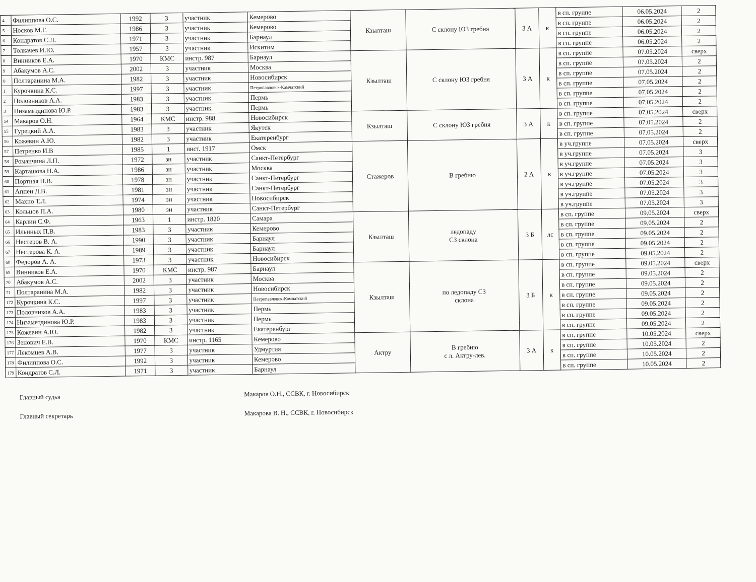| 4 | Филиппова О.С. | 1992 | 3 | участник | Кемерово | Кзылташ | С склону ЮЗ гребня | 3 А | к | в сп. группе | 06.05.2024 | 2 |
| 5 | Носков М.Г. | 1986 | 3 | участник | Кемерово | | | | | в сп. группе | 06.05.2024 | 2 |
| 6 | Кондратов С.Л. | 1971 | 3 | участник | Барнаул | | | | | в сп. группе | 06.05.2024 | 2 |
| 7 | Толкачев И.Ю. | 1957 | 3 | участник | Искитим | | | | | в сп. группе | 06.05.2024 | 2 |
| 8 | Винников Е.А. | 1970 | КМС | инстр. 987 | Барнаул | Кзылташ | С склону ЮЗ гребня | 3 А | к | в сп. группе | 07.05.2024 | сверх |
| 9 | Абакумов А.С. | 2002 | 3 | участник | Москва | | | | | в сп. группе | 07.05.2024 | 2 |
| 0 | Полтаранина М.А. | 1982 | 3 | участник | Новосибирск | | | | | в сп. группе | 07.05.2024 | 2 |
| 1 | Курочкина К.С. | 1997 | 3 | участник | Петропавловск-Камчатский | | | | | в сп. группе | 07.05.2024 | 2 |
| 2 | Половников А.А. | 1983 | 3 | участник | Пермь | | | | | в сп. группе | 07.05.2024 | 2 |
| 3 | Низаметдинова Ю.Р. | 1983 | 3 | участник | Пермь | | | | | в сп. группе | 07.05.2024 | 2 |
| 54 | Макаров О.Н. | 1964 | КМС | инстр. 988 | Новосибирск | Кзылташ | С склону ЮЗ гребня | 3 А | к | в сп. группе | 07.05.2024 | сверх |
| 55 | Гурецкий А.А. | 1983 | 3 | участник | Якутск | | | | | в сп. группе | 07.05.2024 | 2 |
| 56 | Кожевин А.Ю. | 1982 | 3 | участник | Екатеренбург | | | | | в сп. группе | 07.05.2024 | 2 |
| 57 | Петренко И.В | 1985 | 1 | инст. 1917 | Омск | Стажеров | В гребню | 2 А | к | в уч.группе | 07.05.2024 | сверх |
| 58 | Романчина Л.П. | 1972 | зн | участник | Санкт-Петербург | | | | | в уч.группе | 07.05.2024 | 3 |
| 59 | Карташова Н.А. | 1986 | зн | участник | Москва | | | | | в уч.группе | 07.05.2024 | 3 |
| 60 | Портная Н.В. | 1978 | зн | участник | Санкт-Петербург | | | | | в уч.группе | 07.05.2024 | 3 |
| 61 | Аппен Д.В. | 1981 | зн | участник | Санкт-Петербург | | | | | в уч.группе | 07.05.2024 | 3 |
| 62 | Махно Т.Л. | 1974 | зн | участник | Новосибирск | | | | | в уч.группе | 07.05.2024 | 3 |
| 63 | Кольцов П.А. | 1980 | зн | участник | Санкт-Петербург | | | | | в уч.группе | 07.05.2024 | 3 |
| 64 | Карлин С.Ф. | 1963 | 1 | инстр. 1820 | Самара | Кзылташ | ледопаду СЗ склона | 3 Б | лс | в сп. группе | 09.05.2024 | сверх |
| 65 | Ильиных П.В. | 1983 | 3 | участник | Кемерово | | | | | в сп. группе | 09.05.2024 | 2 |
| 66 | Нестеров В. А. | 1990 | 3 | участник | Барнаул | | | | | в сп. группе | 09.05.2024 | 2 |
| 67 | Нестерова К. А. | 1989 | 3 | участник | Барнаул | | | | | в сп. группе | 09.05.2024 | 2 |
| 68 | Федоров А. А. | 1973 | 3 | участник | Новосибирск | | | | | в сп. группе | 09.05.2024 | 2 |
| 69 | Винников Е.А. | 1970 | КМС | инстр. 987 | Барнаул | Кзылташ | по ледопаду СЗ склона | 3 Б | к | в сп. группе | 09.05.2024 | сверх |
| 70 | Абакумов А.С. | 2002 | 3 | участник | Москва | | | | | в сп. группе | 09.05.2024 | 2 |
| 71 | Полтаранина М.А. | 1982 | 3 | участник | Новосибирск | | | | | в сп. группе | 09.05.2024 | 2 |
| 172 | Курочкина К.С. | 1997 | 3 | участник | Петропавловск-Камчатский | | | | | в сп. группе | 09.05.2024 | 2 |
| 173 | Половников А.А. | 1983 | 3 | участник | Пермь | | | | | в сп. группе | 09.05.2024 | 2 |
| 174 | Низаметдинова Ю.Р. | 1983 | 3 | участник | Пермь | | | | | в сп. группе | 09.05.2024 | 2 |
| 175 | Кожевин А.Ю. | 1982 | 3 | участник | Екатеренбург | | | | | в сп. группе | 09.05.2024 | 2 |
| 176 | Зенович Е.В. | 1970 | КМС | инстр. 1165 | Кемерово | Актру | В гребню с л. Актру-лев. | 3 А | к | в сп. группе | 10.05.2024 | сверх |
| 177 | Лекомцев А.В. | 1977 | 3 | участник | Удмуртия | | | | | в сп. группе | 10.05.2024 | 2 |
| 178 | Филиппова О.С. | 1992 | 3 | участник | Кемерово | | | | | в сп. группе | 10.05.2024 | 2 |
| 179 | Кондратов С.Л. | 1971 | 3 | участник | Барнаул | | | | | в сп. группе | 10.05.2024 | 2 |
Главный судья
Главный секретарь
Макаров О.Н., ССВК, г. Новосибирск
Макарова В. Н., ССВК, г. Новосибирск